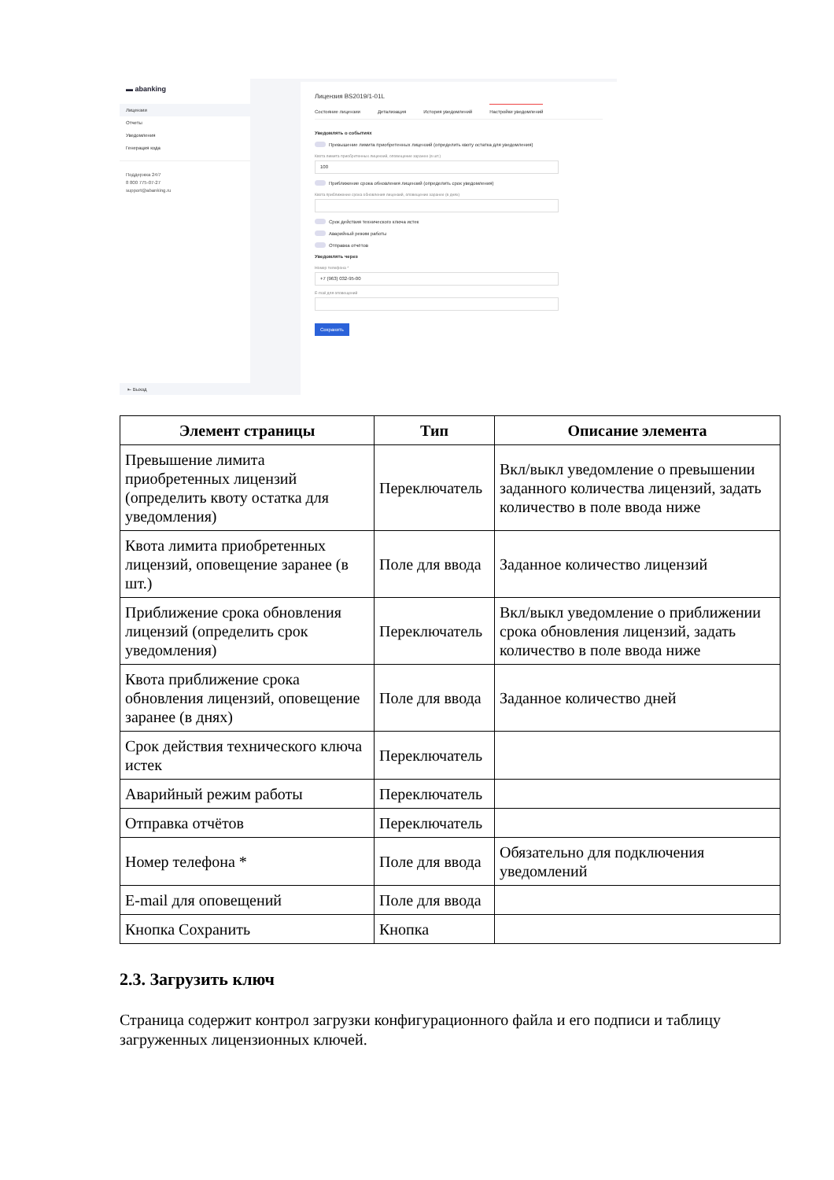▬ abanking
Лицензии
Отчеты
Уведомления
Генерация кода
Поддержка 24/7
8 800 775-07-27
support@abanking.ru
⇤ Выход
Лицензия BS2019/1-01L
Состояние лицензии Детализация История уведомлений Настройки уведомлений
Уведомлять о событиях
Превышение лимита приобретенных лицензий (определить квоту остатка для уведомления)
Квота лимита приобретенных лицензий, оповещение заранее (в шт.)
100
Приближение срока обновления лицензий (определить срок уведомления)
Квота приближение срока обновления лицензий, оповещение заранее (в днях)
Срок действия технического ключа истек
Аварийный режим работы
Отправка отчётов
Уведомлять через
Номер телефона *
+7 (963) 032-95-00
E-mail для оповещений
Сохранить
| Элемент страницы | Тип | Описание элемента |
| --- | --- | --- |
| Превышение лимита приобретенных лицензий (определить квоту остатка для уведомления) | Переключатель | Вкл/выкл уведомление о превышении заданного количества лицензий, задать количество в поле ввода ниже |
| Квота лимита приобретенных лицензий, оповещение заранее (в шт.) | Поле для ввода | Заданное количество лицензий |
| Приближение срока обновления лицензий (определить срок уведомления) | Переключатель | Вкл/выкл уведомление о приближении срока обновления лицензий, задать количество в поле ввода ниже |
| Квота приближение срока обновления лицензий, оповещение заранее (в днях) | Поле для ввода | Заданное количество дней |
| Срок действия технического ключа истек | Переключатель | |
| Аварийный режим работы | Переключатель | |
| Отправка отчётов | Переключатель | |
| Номер телефона * | Поле для ввода | Обязательно для подключения уведомлений |
| E-mail для оповещений | Поле для ввода | |
| Кнопка Сохранить | Кнопка | |
2.3. Загрузить ключ
Страница содержит контрол загрузки конфигурационного файла и его подписи и таблицу загруженных лицензионных ключей.